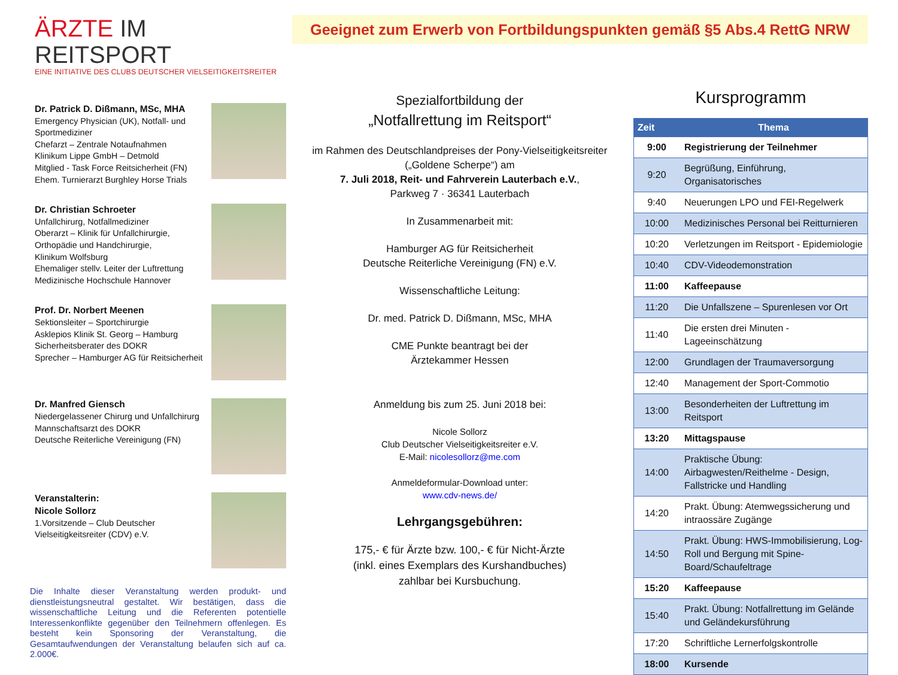ÄRZTE IM REITSPORT
EINE INITIATIVE DES CLUBS DEUTSCHER VIELSEITIGKEITSREITER
Geeignet zum Erwerb von Fortbildungspunkten gemäß §5 Abs.4 RettG NRW
Dr. Patrick D. Dißmann, MSc, MHA
Emergency Physician (UK), Notfall- und Sportmediziner
Chefarzt – Zentrale Notaufnahmen
Klinikum Lippe GmbH – Detmold
Mitglied - Task Force Reitsicherheit (FN)
Ehem. Turnierarzt Burghley Horse Trials
Dr. Christian Schroeter
Unfallchirurg, Notfallmediziner
Oberarzt – Klinik für Unfallchirurgie, Orthopädie und Handchirurgie,
Klinikum Wolfsburg
Ehemaliger stellv. Leiter der Luftrettung Medizinische Hochschule Hannover
Prof. Dr. Norbert Meenen
Sektionsleiter – Sportchirurgie
Asklepios Klinik St. Georg – Hamburg
Sicherheitsberater des DOKR
Sprecher – Hamburger AG für Reitsicherheit
Dr. Manfred Giensch
Niedergelassener Chirurg und Unfallchirurg
Mannschaftsarzt des DOKR
Deutsche Reiterliche Vereinigung (FN)
Veranstalterin:
Nicole Sollorz
1.Vorsitzende – Club Deutscher Vielseitigkeitsreiter (CDV) e.V.
Die Inhalte dieser Veranstaltung werden produkt- und dienstleistungsneutral gestaltet. Wir bestätigen, dass die wissenschaftliche Leitung und die Referenten potentielle Interessenkonflikte gegenüber den Teilnehmern offenlegen. Es besteht kein Sponsoring der Veranstaltung, die Gesamtaufwendungen der Veranstaltung belaufen sich auf ca. 2.000€.
Spezialfortbildung der
„Notfallrettung im Reitsport“
im Rahmen des Deutschlandpreises der Pony-Vielseitigkeitsreiter („Goldene Scherpe“) am
7. Juli 2018, Reit- und Fahrverein Lauterbach e.V.,
Parkweg 7 · 36341 Lauterbach
In Zusammenarbeit mit:
Hamburger AG für Reitsicherheit
Deutsche Reiterliche Vereinigung (FN) e.V.
Wissenschaftliche Leitung:
Dr. med. Patrick D. Dißmann, MSc, MHA
CME Punkte beantragt bei der
Ärztekammer Hessen
Anmeldung bis zum 25. Juni 2018 bei:
Nicole Sollorz
Club Deutscher Vielseitigkeitsreiter e.V.
E-Mail: nicolesollorz@me.com
Anmeldeformular-Download unter:
www.cdv-news.de/
Lehrgangsgebühren:
175,- € für Ärzte bzw. 100,- € für Nicht-Ärzte
(inkl. eines Exemplars des Kurshandbuches)
zahlbar bei Kursbuchung.
Kursprogramm
| Zeit | Thema |
| --- | --- |
| 9:00 | Registrierung der Teilnehmer |
| 9:20 | Begrüßung, Einführung, Organisatorisches |
| 9:40 | Neuerungen LPO und FEI-Regelwerk |
| 10:00 | Medizinisches Personal bei Reitturnieren |
| 10:20 | Verletzungen im Reitsport - Epidemiologie |
| 10:40 | CDV-Videodemonstration |
| 11:00 | Kaffeepause |
| 11:20 | Die Unfallszene – Spurenlesen vor Ort |
| 11:40 | Die ersten drei Minuten - Lageeinschätzung |
| 12:00 | Grundlagen der Traumaversorgung |
| 12:40 | Management der Sport-Commotio |
| 13:00 | Besonderheiten der Luftrettung im Reitsport |
| 13:20 | Mittagspause |
| 14:00 | Praktische Übung: Airbagwesten/Reithelme - Design, Fallstricke und Handling |
| 14:20 | Prakt. Übung: Atemwegssicherung und intraossäre Zugänge |
| 14:50 | Prakt. Übung: HWS-Immobilisierung, Log-Roll und Bergung mit Spine-Board/Schaufeltrage |
| 15:20 | Kaffeepause |
| 15:40 | Prakt. Übung: Notfallrettung im Gelände und Geländekursführung |
| 17:20 | Schriftliche Lernerfolgskontrolle |
| 18:00 | Kursende |